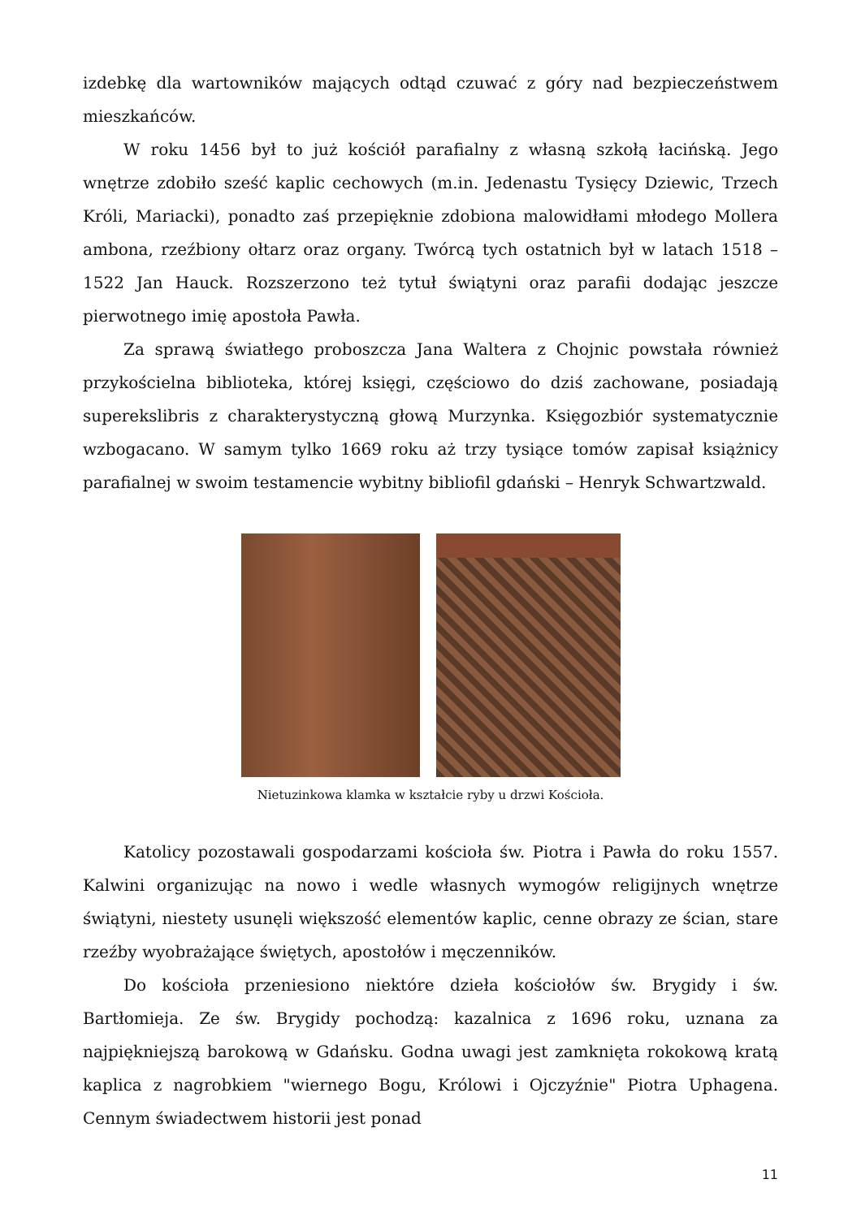izdebkę dla wartowników mających odtąd czuwać z góry nad bezpieczeństwem mieszkańców.
W roku 1456 był to już kościół parafialny z własną szkołą łacińską. Jego wnętrze zdobiło sześć kaplic cechowych (m.in. Jedenastu Tysięcy Dziewic, Trzech Króli, Mariacki), ponadto zaś przepięknie zdobiona malowidłami młodego Mollera ambona, rzeźbiony ołtarz oraz organy. Twórcą tych ostatnich był w latach 1518 – 1522 Jan Hauck. Rozszerzono też tytuł świątyni oraz parafii dodając jeszcze pierwotnego imię apostoła Pawła.
Za sprawą światłego proboszcza Jana Waltera z Chojnic powstała również przykościelna biblioteka, której księgi, częściowo do dziś zachowane, posiadają superekslibris z charakterystyczną głową Murzynka. Księgozbiór systematycznie wzbogacano. W samym tylko 1669 roku aż trzy tysiące tomów zapisał książnicy parafialnej w swoim testamencie wybitny bibliofil gdański – Henryk Schwartzwald.
Nietuzinkowa klamka w kształcie ryby u drzwi Kościoła.
Katolicy pozostawali gospodarzami kościoła św. Piotra i Pawła do roku 1557. Kalwini organizując na nowo i wedle własnych wymogów religijnych wnętrze świątyni, niestety usunęli większość elementów kaplic, cenne obrazy ze ścian, stare rzeźby wyobrażające świętych, apostołów i męczenników.
Do kościoła przeniesiono niektóre dzieła kościołów św. Brygidy i św. Bartłomieja. Ze św. Brygidy pochodzą: kazalnica z 1696 roku, uznana za najpiękniejszą barokową w Gdańsku. Godna uwagi jest zamknięta rokokową kratą kaplica z nagrobkiem "wiernego Bogu, Królowi i Ojczyźnie" Piotra Uphagena. Cennym świadectwem historii jest ponad
11